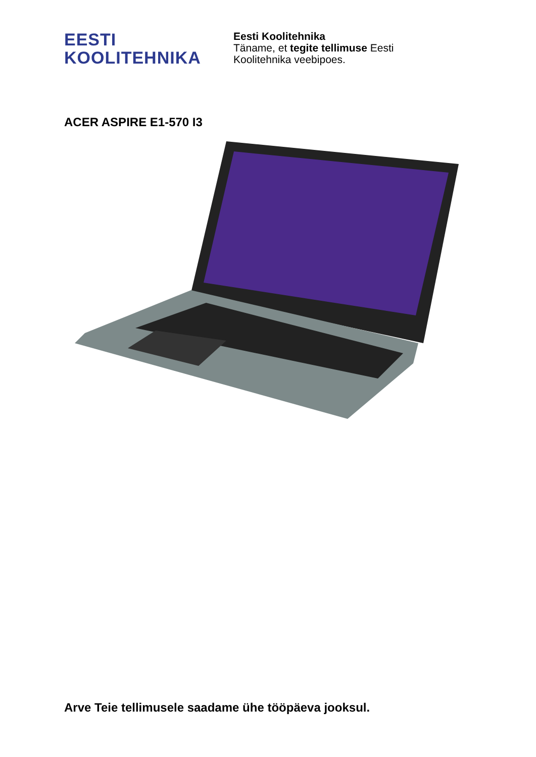EESTI
KOOLITEHNIKA
Eesti Koolitehnika
Täname, et tegite tellimuse Eesti
Koolitehnika veebipoes.
ACER ASPIRE E1-570 I3
Arve Teie tellimusele saadame ühe tööpäeva jooksul.